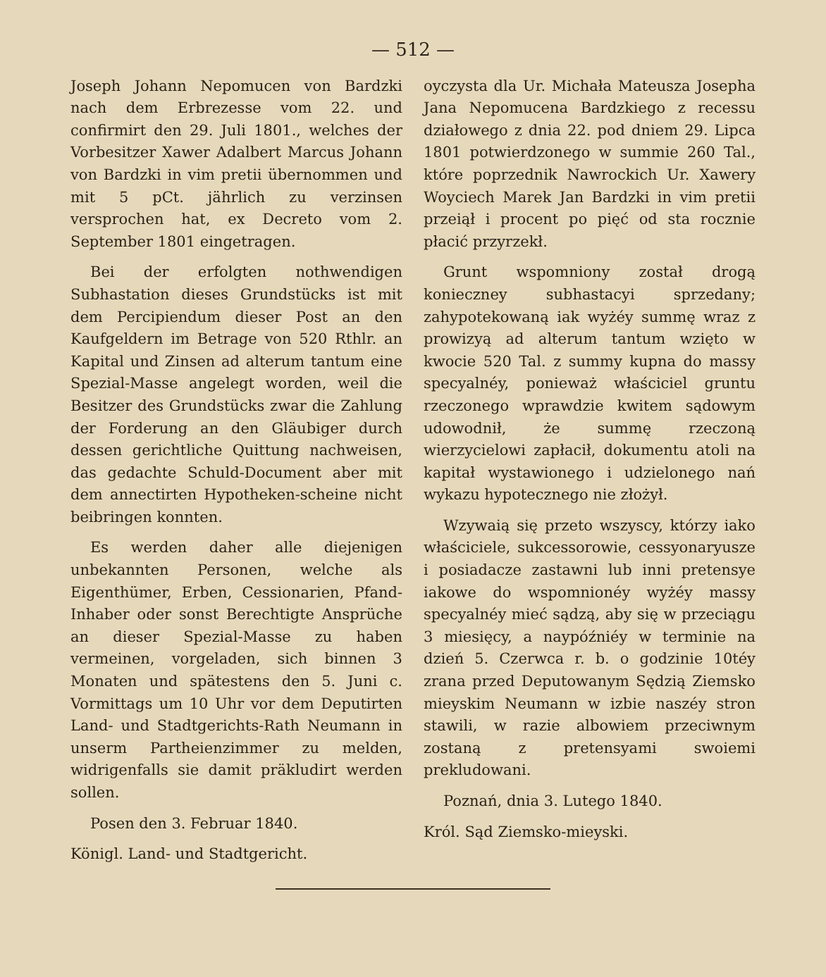— 512 —
Joseph Johann Nepomucen von Bardzki nach dem Erbrezesse vom 22. und confirmirt den 29. Juli 1801., welches der Vorbesitzer Xawer Adalbert Marcus Johann von Bardzki in vim pretii übernommen und mit 5 pCt. jährlich zu verzinsen versprochen hat, ex Decreto vom 2. September 1801 eingetragen.
Bei der erfolgten nothwendigen Subhastation dieses Grundstücks ist mit dem Percipiendum dieser Post an den Kaufgeldern im Betrage von 520 Rthlr. an Kapital und Zinsen ad alterum tantum eine Spezial-Masse angelegt worden, weil die Besitzer des Grundstücks zwar die Zahlung der Forderung an den Gläubiger durch dessen gerichtliche Quittung nachweisen, das gedachte Schuld-Document aber mit dem annectirten Hypotheken-scheine nicht beibringen konnten.
Es werden daher alle diejenigen unbekannten Personen, welche als Eigenthümer, Erben, Cessionarien, Pfand-Inhaber oder sonst Berechtigte Ansprüche an dieser Spezial-Masse zu haben vermeinen, vorgeladen, sich binnen 3 Monaten und spätestens den 5. Juni c. Vormittags um 10 Uhr vor dem Deputirten Land- und Stadtgerichts-Rath Neumann in unserm Partheienzimmer zu melden, widrigenfalls sie damit präkludirt werden sollen.
Posen den 3. Februar 1840.
Königl. Land- und Stadtgericht.
oyczysta dla Ur. Michała Mateusza Josepha Jana Nepomucena Bardzkiego z recessu działowego z dnia 22. pod dniem 29. Lipca 1801 potwierdzonego w summie 260 Tal., które poprzednik Nawrockich Ur. Xawery Woyciech Marek Jan Bardzki in vim pretii przeiął i procent po pięć od sta rocznie płacić przyrzekł.
Grunt wspomniony został drogą konieczney subhastacyi sprzedany; zahypotekowaną iak wyżéy summę wraz z prowizyą ad alterum tantum wzięto w kwocie 520 Tal. z summy kupna do massy specyalnéy, ponieważ właściciel gruntu rzeczonego wprawdzie kwitem sądowym udowodnił, że summę rzeczoną wierzycielowi zapłacił, dokumentu atoli na kapitał wystawionego i udzielonego nań wykazu hypotecznego nie złożył.
Wzywaią się przeto wszyscy, którzy iako właściciele, sukcessorowie, cessyonaryusze i posiadacze zastawni lub inni pretensye iakowe do wspomnionéy wyżéy massy specyalnéy mieć sądzą, aby się w przeciągu 3 miesięcy, a naypóźniéy w terminie na dzień 5. Czerwca r. b. o godzinie 10téy zrana przed Deputowanym Sędzią Ziemsko mieyskim Neumann w izbie naszéy stron stawili, w razie albowiem przeciwnym zostaną z pretensyami swoiemi prekludowani.
Poznań, dnia 3. Lutego 1840.
Król. Sąd Ziemsko-mieyski.